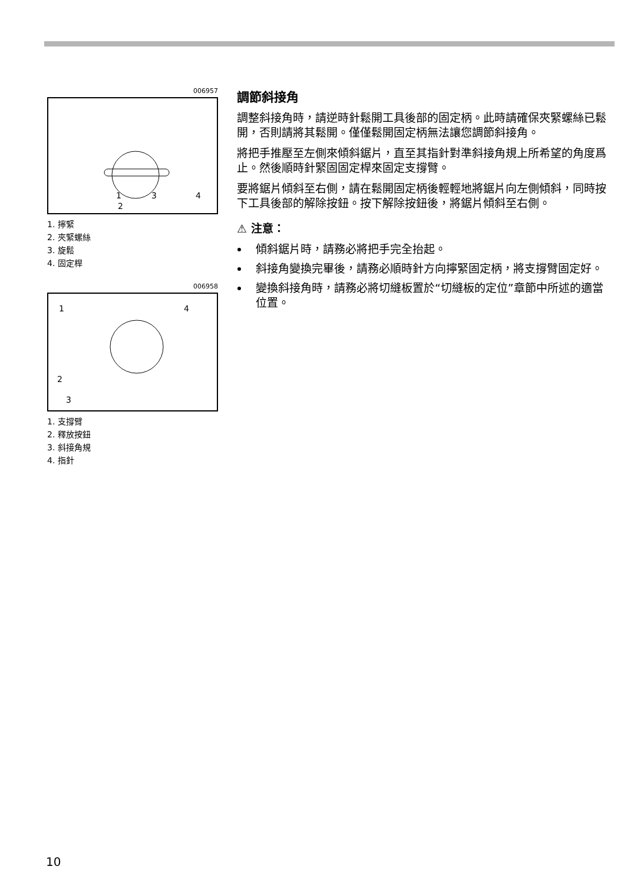006957
1
3
4
2
1. 擰緊
2. 夾緊螺絲
3. 旋鬆
4. 固定桿
006958
1
4
2
3
1. 支撐臂
2. 釋放按鈕
3. 斜接角規
4. 指針
調節斜接角
調整斜接角時，請逆時針鬆開工具後部的固定柄。此時請確保夾緊螺絲已鬆開，否則請將其鬆開。僅僅鬆開固定柄無法讓您調節斜接角。
將把手推壓至左側來傾斜鋸片，直至其指針對準斜接角規上所希望的角度爲止。然後順時針緊固固定桿來固定支撐臂。
要將鋸片傾斜至右側，請在鬆開固定柄後輕輕地將鋸片向左側傾斜，同時按下工具後部的解除按鈕。按下解除按鈕後，將鋸片傾斜至右側。
⚠ 注意：
傾斜鋸片時，請務必將把手完全抬起。
斜接角變換完畢後，請務必順時針方向擰緊固定柄，將支撐臂固定好。
變換斜接角時，請務必將切縫板置於“切縫板的定位”章節中所述的適當位置。
10